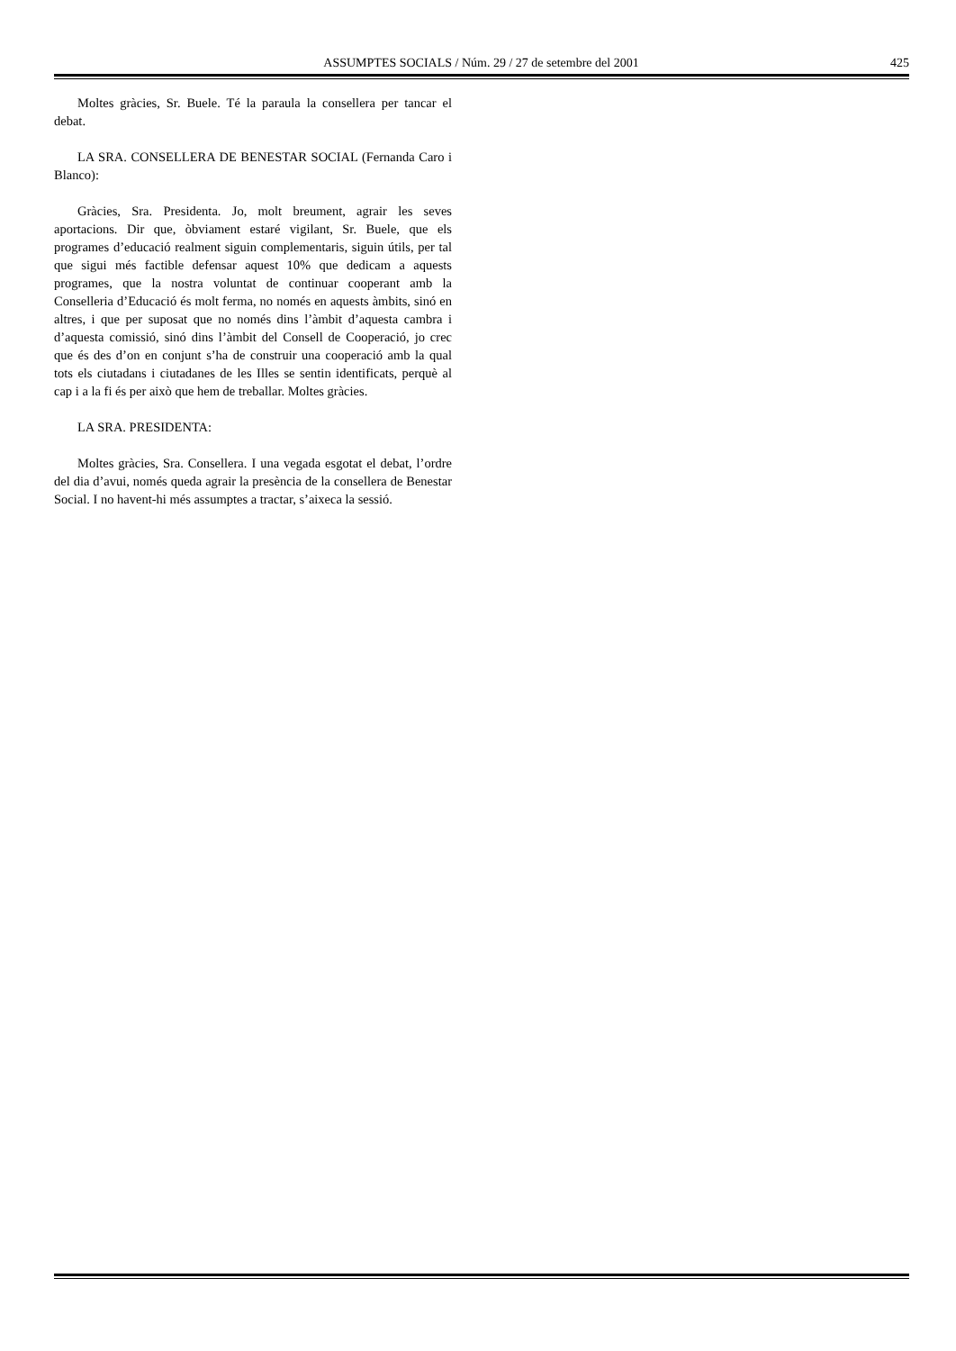ASSUMPTES SOCIALS / Núm. 29 / 27 de setembre del 2001 425
Moltes gràcies, Sr. Buele. Té la paraula la consellera per tancar el debat.
LA SRA. CONSELLERA DE BENESTAR SOCIAL (Fernanda Caro i Blanco):
Gràcies, Sra. Presidenta. Jo, molt breument, agrair les seves aportacions. Dir que, òbviament estaré vigilant, Sr. Buele, que els programes d’educació realment siguin complementaris, siguin útils, per tal que sigui més factible defensar aquest 10% que dedicam a aquests programes, que la nostra voluntat de continuar cooperant amb la Conselleria d’Educació és molt ferma, no només en aquests àmbits, sinó en altres, i que per suposat que no només dins l’àmbit d’aquesta cambra i d’aquesta comissió, sinó dins l’àmbit del Consell de Cooperació, jo crec que és des d’on en conjunt s’ha de construir una cooperació amb la qual tots els ciutadans i ciutadanes de les Illes se sentin identificats, perquè al cap i a la fi és per això que hem de treballar. Moltes gràcies.
LA SRA. PRESIDENTA:
Moltes gràcies, Sra. Consellera. I una vegada esgotat el debat, l’ordre del dia d’avui, només queda agrair la presència de la consellera de Benestar Social. I no havent-hi més assumptes a tractar, s’aixeca la sessió.